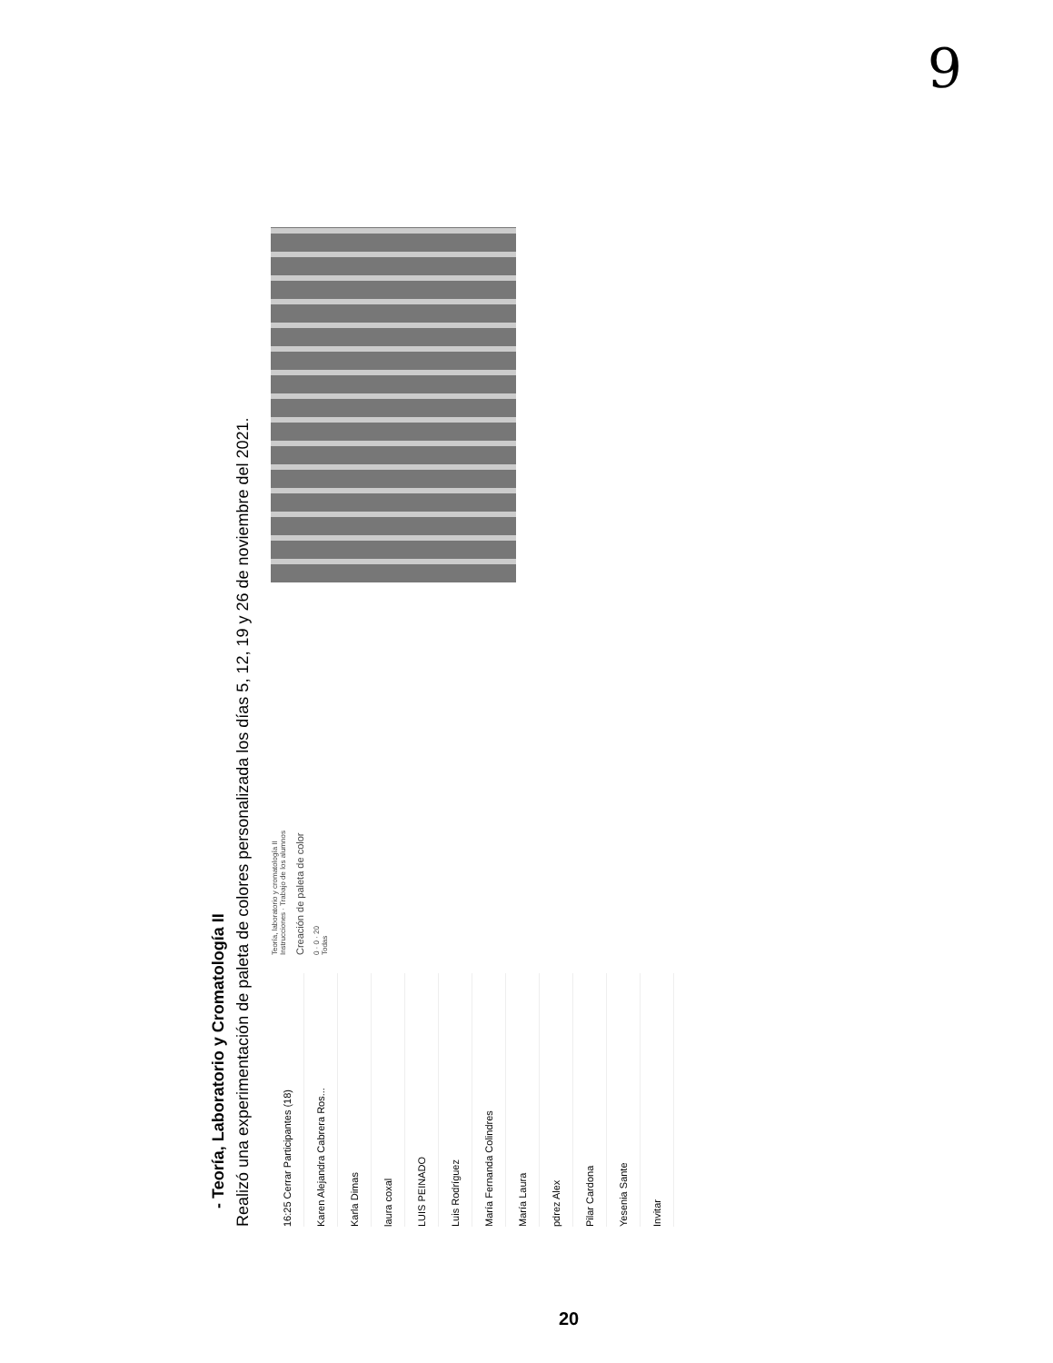9
- Teoría, Laboratorio y Cromatología II
Realizó una experimentación de paleta de colores personalizada los días 5, 12, 19 y 26 de noviembre del 2021.
16:25 Cerrar Participantes (18)
Karen Alejandra Cabrera Ros...
Karla Dimas
laura coxal
LUIS PEINADO
Luis Rodríguez
María Fernanda Colindres
María Laura
pdrez Alex
Pilar Cardona
Yesenia Sante
Invitar
Teoría, laboratorio y cromatología II
Instrucciones · Trabajo de los alumnos
Creación de paleta de color
0 · 0 · 20
Todas
20